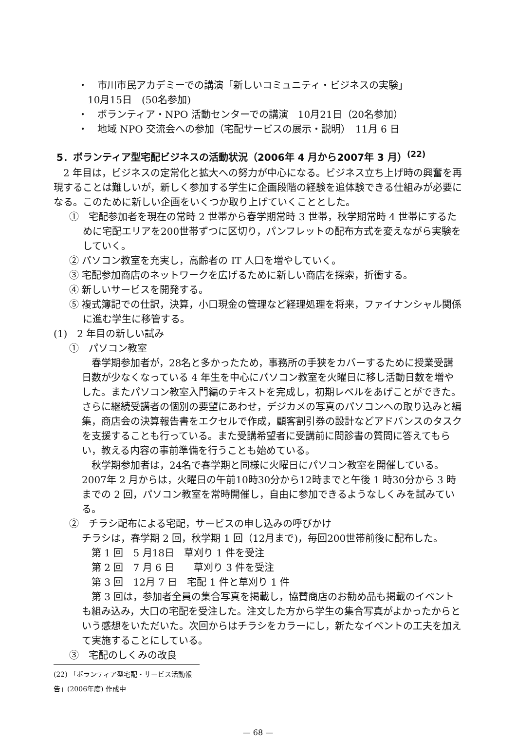・　市川市民アカデミーでの講演「新しいコミュニティ・ビジネスの実験」
　10月15日　(50名参加)
・　ボランティア・NPO 活動センターでの講演　10月21日（20名参加）
・　地域 NPO 交流会への参加（宅配サービスの展示・説明）　11月 6 日
5．ボランティア型宅配ビジネスの活動状況（2006年 4 月から2007年 3 月）<sup>(22)</sup>
　2 年目は，ビジネスの定常化と拡大への努力が中心になる。ビジネス立ち上げ時の興奮を再現することは難しいが，新しく参加する学生に企画段階の経験を追体験できる仕組みが必要になる。このために新しい企画をいくつか取り上げていくこととした。
①　宅配参加者を現在の常時 2 世帯から春学期常時 3 世帯，秋学期常時 4 世帯にするために宅配エリアを200世帯ずつに区切り，パンフレットの配布方式を変えながら実験をしていく。
② パソコン教室を充実し，高齢者の IT 人口を増やしていく。
③ 宅配参加商店のネットワークを広げるために新しい商店を探索，折衝する。
④ 新しいサービスを開発する。
⑤ 複式簿記での仕訳，決算，小口現金の管理など経理処理を将来，ファイナンシャル関係に進む学生に移管する。
(1)　2 年目の新しい試み
①　パソコン教室
　春学期参加者が，28名と多かったため，事務所の手狭をカバーするために授業受講日数が少なくなっている 4 年生を中心にパソコン教室を火曜日に移し活動日数を増やした。またパソコン教室入門編のテキストを完成し，初期レベルをあげことができた。さらに継続受講者の個別の要望にあわせ，デジカメの写真のパソコンへの取り込みと編集，商店会の決算報告書をエクセルで作成，顧客割引券の設計などアドバンスのタスクを支援することも行っている。また受講希望者に受講前に問診書の質問に答えてもらい，教える内容の事前準備を行うことも始めている。
　秋学期参加者は，24名で春学期と同様に火曜日にパソコン教室を開催している。2007年 2 月からは，火曜日の午前10時30分から12時までと午後 1 時30分から 3 時までの 2 回，パソコン教室を常時開催し，自由に参加できるようなしくみを試みている。
②　チラシ配布による宅配，サービスの申し込みの呼びかけ
チラシは，春学期 2 回，秋学期 1 回（12月まで)，毎回200世帯前後に配布した。
　第 1 回　5 月18日　草刈り 1 件を受注
　第 2 回　7 月 6 日　　草刈り 3 件を受注
　第 3 回　12月 7 日　宅配 1 件と草刈り 1 件
　第 3 回は，参加者全員の集合写真を掲載し，協賛商店のお勧め品も掲載のイベントも組み込み，大口の宅配を受注した。注文した方から学生の集合写真がよかったからという感想をいただいた。次回からはチラシをカラーにし，新たなイベントの工夫を加えて実施することにしている。
③　宅配のしくみの改良
(22) 「ボランティア型宅配・サービス活動報告」(2006年度) 作成中
— 68 —